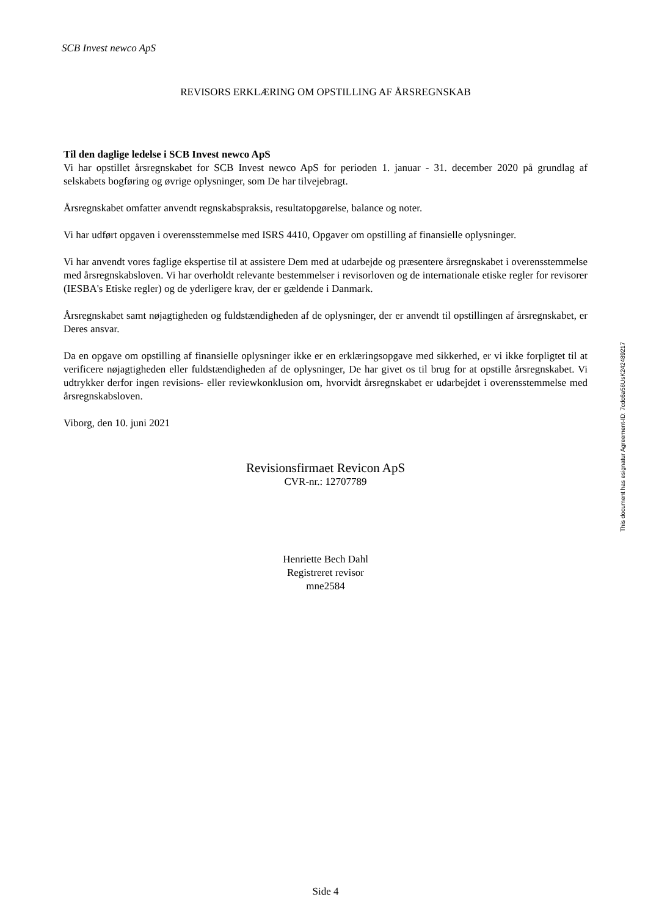SCB Invest newco ApS
REVISORS ERKLÆRING OM OPSTILLING AF ÅRSREGNSKAB
Til den daglige ledelse i SCB Invest newco ApS
Vi har opstillet årsregnskabet for SCB Invest newco ApS for perioden 1. januar - 31. december 2020 på grundlag af selskabets bogføring og øvrige oplysninger, som De har tilvejebragt.
Årsregnskabet omfatter anvendt regnskabspraksis, resultatopgørelse, balance og noter.
Vi har udført opgaven i overensstemmelse med ISRS 4410, Opgaver om opstilling af finansielle oplysninger.
Vi har anvendt vores faglige ekspertise til at assistere Dem med at udarbejde og præsentere årsregnskabet i overensstemmelse med årsregnskabsloven. Vi har overholdt relevante bestemmelser i revisorloven og de internationale etiske regler for revisorer (IESBA's Etiske regler) og de yderligere krav, der er gældende i Danmark.
Årsregnskabet samt nøjagtigheden og fuldstændigheden af de oplysninger, der er anvendt til opstillingen af årsregnskabet, er Deres ansvar.
Da en opgave om opstilling af finansielle oplysninger ikke er en erklæringsopgave med sikkerhed, er vi ikke forpligtet til at verificere nøjagtigheden eller fuldstændigheden af de oplysninger, De har givet os til brug for at opstille årsregnskabet. Vi udtrykker derfor ingen revisions- eller reviewkonklusion om, hvorvidt årsregnskabet er udarbejdet i overensstemmelse med årsregnskabsloven.
Viborg, den 10. juni 2021
Revisionsfirmaet Revicon ApS
CVR-nr.: 12707789
Henriette Bech Dahl
Registreret revisor
mne2584
Side 4
This document has esignatur Agreement-ID: 7cdc6a56UsK242489217